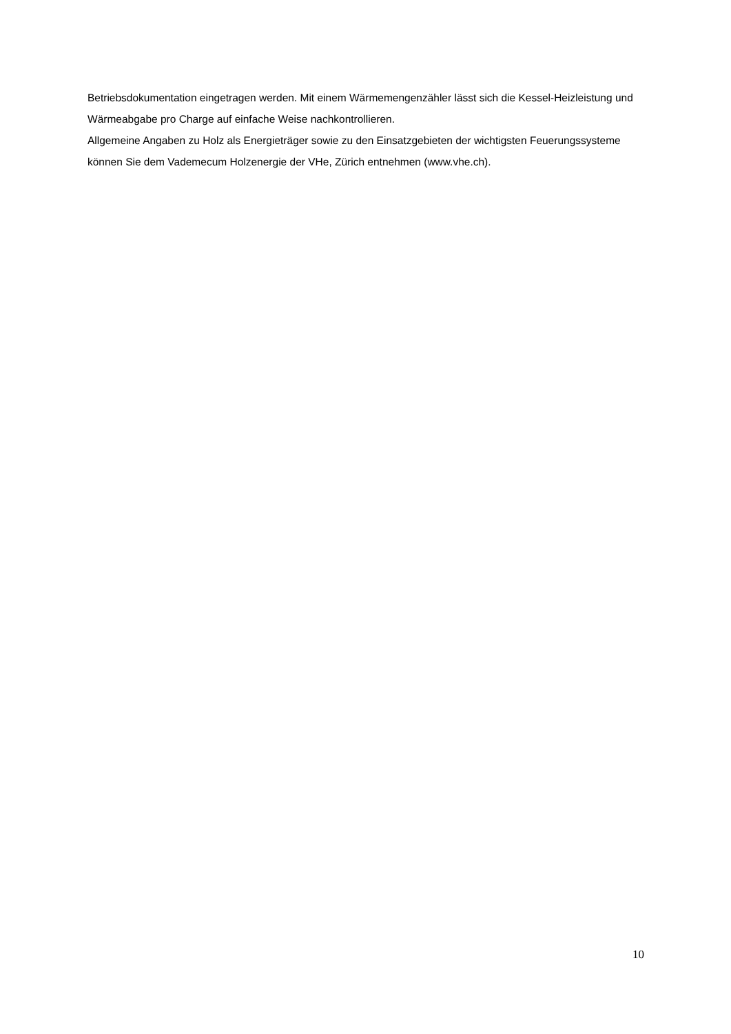Betriebsdokumentation eingetragen werden. Mit einem Wärmemengenzähler lässt sich die Kessel-Heizleistung und Wärmeabgabe pro Charge auf einfache Weise nachkontrollieren.
Allgemeine Angaben zu Holz als Energieträger sowie zu den Einsatzgebieten der wichtigsten Feuerungssysteme können Sie dem Vademecum Holzenergie der VHe, Zürich entnehmen (www.vhe.ch).
10